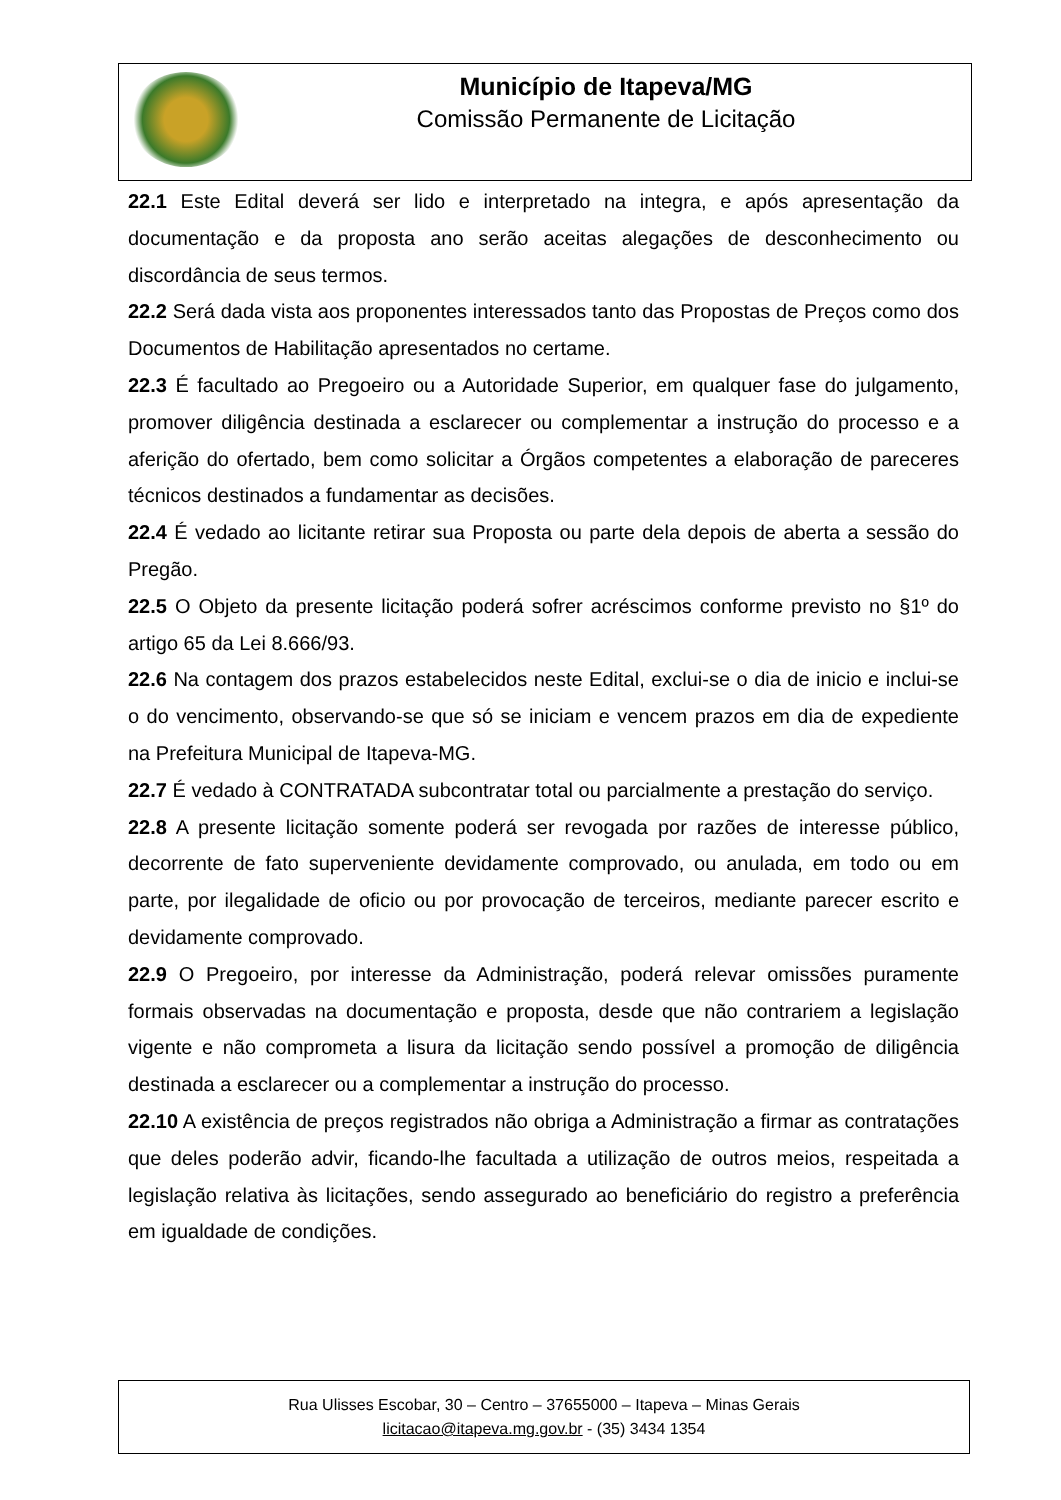Município de Itapeva/MG
Comissão Permanente de Licitação
22.1 Este Edital deverá ser lido e interpretado na integra, e após apresentação da documentação e da proposta ano serão aceitas alegações de desconhecimento ou discordância de seus termos.
22.2 Será dada vista aos proponentes interessados tanto das Propostas de Preços como dos Documentos de Habilitação apresentados no certame.
22.3 É facultado ao Pregoeiro ou a Autoridade Superior, em qualquer fase do julgamento, promover diligência destinada a esclarecer ou complementar a instrução do processo e a aferição do ofertado, bem como solicitar a Órgãos competentes a elaboração de pareceres técnicos destinados a fundamentar as decisões.
22.4 É vedado ao licitante retirar sua Proposta ou parte dela depois de aberta a sessão do Pregão.
22.5 O Objeto da presente licitação poderá sofrer acréscimos conforme previsto no §1º do artigo 65 da Lei 8.666/93.
22.6 Na contagem dos prazos estabelecidos neste Edital, exclui-se o dia de inicio e inclui-se o do vencimento, observando-se que só se iniciam e vencem prazos em dia de expediente na Prefeitura Municipal de Itapeva-MG.
22.7 É vedado à CONTRATADA subcontratar total ou parcialmente a prestação do serviço.
22.8 A presente licitação somente poderá ser revogada por razões de interesse público, decorrente de fato superveniente devidamente comprovado, ou anulada, em todo ou em parte, por ilegalidade de oficio ou por provocação de terceiros, mediante parecer escrito e devidamente comprovado.
22.9 O Pregoeiro, por interesse da Administração, poderá relevar omissões puramente formais observadas na documentação e proposta, desde que não contrariem a legislação vigente e não comprometa a lisura da licitação sendo possível a promoção de diligência destinada a esclarecer ou a complementar a instrução do processo.
22.10 A existência de preços registrados não obriga a Administração a firmar as contratações que deles poderão advir, ficando-lhe facultada a utilização de outros meios, respeitada a legislação relativa às licitações, sendo assegurado ao beneficiário do registro a preferência em igualdade de condições.
Rua Ulisses Escobar, 30 – Centro – 37655000 – Itapeva – Minas Gerais
licitacao@itapeva.mg.gov.br - (35) 3434 1354